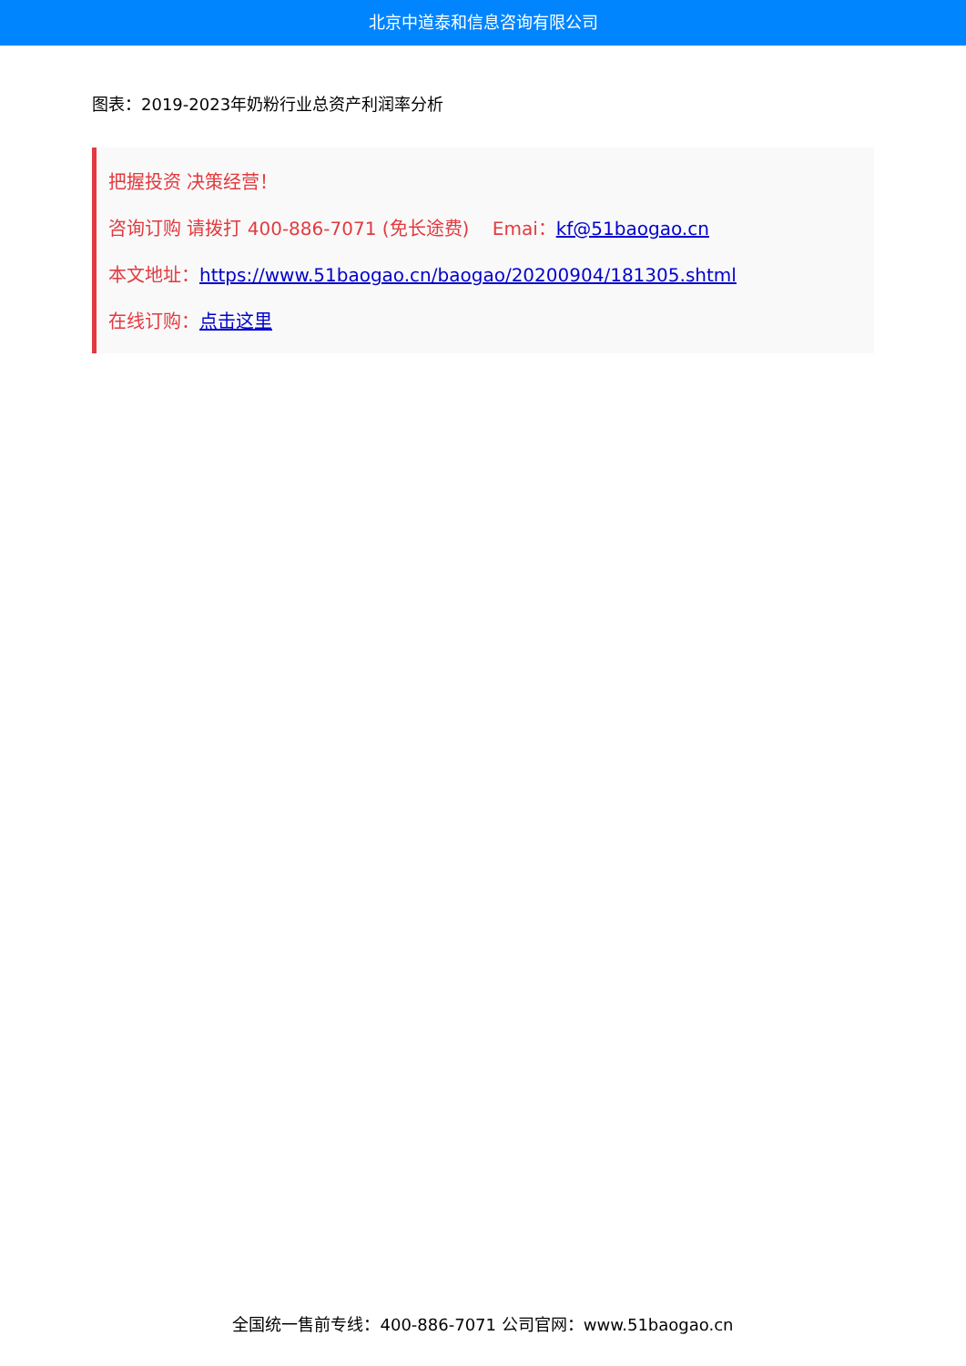北京中道泰和信息咨询有限公司
图表：2019-2023年奶粉行业总资产利润率分析
把握投资 决策经营！
咨询订购 请拨打 400-886-7071 (免长途费) Emai：kf@51baogao.cn
本文地址：https://www.51baogao.cn/baogao/20200904/181305.shtml
在线订购：点击这里
全国统一售前专线：400-886-7071 公司官网：www.51baogao.cn